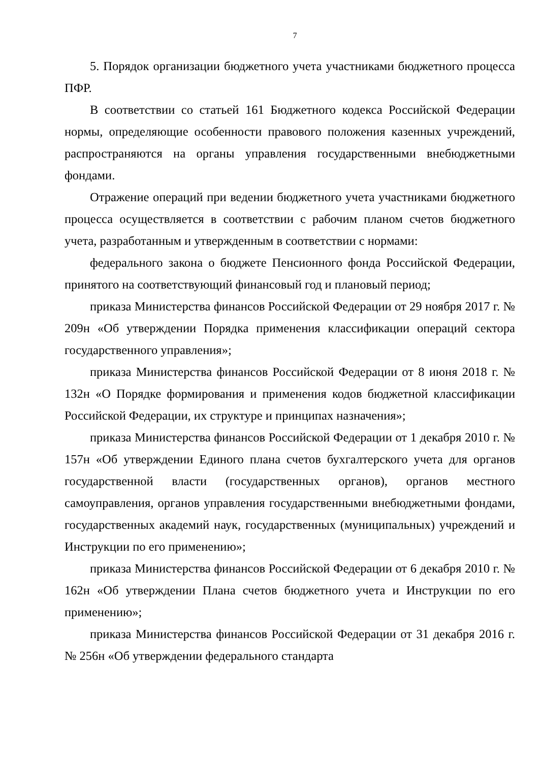7
5. Порядок организации бюджетного учета участниками бюджетного процесса ПФР.
В соответствии со статьей 161 Бюджетного кодекса Российской Федерации нормы, определяющие особенности правового положения казенных учреждений, распространяются на органы управления государственными внебюджетными фондами.
Отражение операций при ведении бюджетного учета участниками бюджетного процесса осуществляется в соответствии с рабочим планом счетов бюджетного учета, разработанным и утвержденным в соответствии с нормами:
федерального закона о бюджете Пенсионного фонда Российской Федерации, принятого на соответствующий финансовый год и плановый период;
приказа Министерства финансов Российской Федерации от 29 ноября 2017 г. № 209н «Об утверждении Порядка применения классификации операций сектора государственного управления»;
приказа Министерства финансов Российской Федерации от 8 июня 2018 г. № 132н «О Порядке формирования и применения кодов бюджетной классификации Российской Федерации, их структуре и принципах назначения»;
приказа Министерства финансов Российской Федерации от 1 декабря 2010 г. № 157н «Об утверждении Единого плана счетов бухгалтерского учета для органов государственной власти (государственных органов), органов местного самоуправления, органов управления государственными внебюджетными фондами, государственных академий наук, государственных (муниципальных) учреждений и Инструкции по его применению»;
приказа Министерства финансов Российской Федерации от 6 декабря 2010 г. № 162н «Об утверждении Плана счетов бюджетного учета и Инструкции по его применению»;
приказа Министерства финансов Российской Федерации от 31 декабря 2016 г. № 256н «Об утверждении федерального стандарта